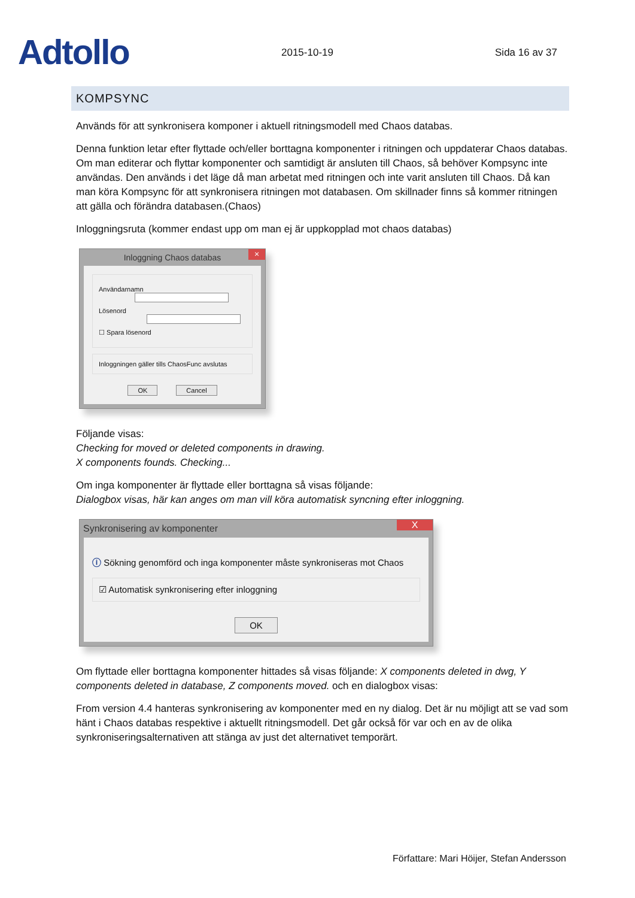Adtollo
2015-10-19
Sida 16 av 37
KOMPSYNC
Används för att synkronisera komponer i aktuell ritningsmodell med Chaos databas.
Denna funktion letar efter flyttade och/eller borttagna komponenter i ritningen och uppdaterar Chaos databas. Om man editerar och flyttar komponenter och samtidigt är ansluten till Chaos, så behöver Kompsync inte användas. Den används i det läge då man arbetat med ritningen och inte varit ansluten till Chaos. Då kan man köra Kompsync för att synkronisera ritningen mot databasen. Om skillnader finns så kommer ritningen att gälla och förändra databasen.(Chaos)
Inloggningsruta (kommer endast upp om man ej är uppkopplad mot chaos databas)
Inloggning Chaos databas ×
Användarnamn
Lösenord
☐ Spara lösenord
Inloggningen gäller tills ChaosFunc avslutas
OK Cancel
Följande visas:
Checking for moved or deleted components in drawing.
X components founds. Checking...
Om inga komponenter är flyttade eller borttagna så visas följande:
Dialogbox visas, här kan anges om man vill köra automatisk syncning efter inloggning.
Synkronisering av komponenter X
ⓘ Sökning genomförd och inga komponenter måste synkroniseras mot Chaos
☑ Automatisk synkronisering efter inloggning
OK
Om flyttade eller borttagna komponenter hittades så visas följande: X components deleted in dwg, Y components deleted in database, Z components moved. och en dialogbox visas:
From version 4.4 hanteras synkronisering av komponenter med en ny dialog. Det är nu möjligt att se vad som hänt i Chaos databas respektive i aktuellt ritningsmodell. Det går också för var och en av de olika synkroniseringsalternativen att stänga av just det alternativet temporärt.
Författare: Mari Höijer, Stefan Andersson